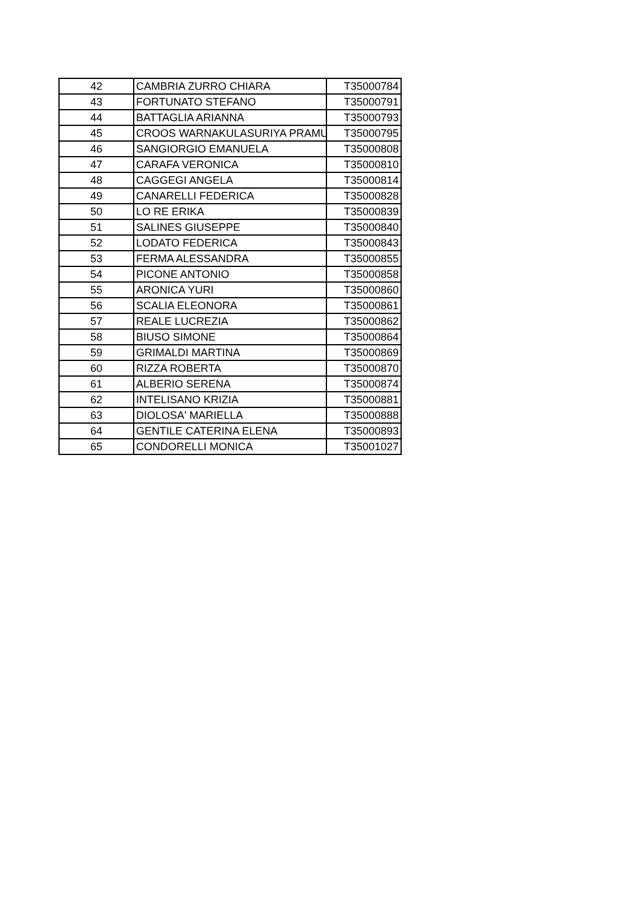| 42 | CAMBRIA ZURRO CHIARA | T35000784 |
| 43 | FORTUNATO STEFANO | T35000791 |
| 44 | BATTAGLIA ARIANNA | T35000793 |
| 45 | CROOS WARNAKULASURIYA PRAMU | T35000795 |
| 46 | SANGIORGIO EMANUELA | T35000808 |
| 47 | CARAFA VERONICA | T35000810 |
| 48 | CAGGEGI ANGELA | T35000814 |
| 49 | CANARELLI FEDERICA | T35000828 |
| 50 | LO RE ERIKA | T35000839 |
| 51 | SALINES GIUSEPPE | T35000840 |
| 52 | LODATO FEDERICA | T35000843 |
| 53 | FERMA ALESSANDRA | T35000855 |
| 54 | PICONE ANTONIO | T35000858 |
| 55 | ARONICA YURI | T35000860 |
| 56 | SCALIA ELEONORA | T35000861 |
| 57 | REALE LUCREZIA | T35000862 |
| 58 | BIUSO SIMONE | T35000864 |
| 59 | GRIMALDI MARTINA | T35000869 |
| 60 | RIZZA ROBERTA | T35000870 |
| 61 | ALBERIO SERENA | T35000874 |
| 62 | INTELISANO KRIZIA | T35000881 |
| 63 | DIOLOSA' MARIELLA | T35000888 |
| 64 | GENTILE CATERINA ELENA | T35000893 |
| 65 | CONDORELLI MONICA | T35001027 |